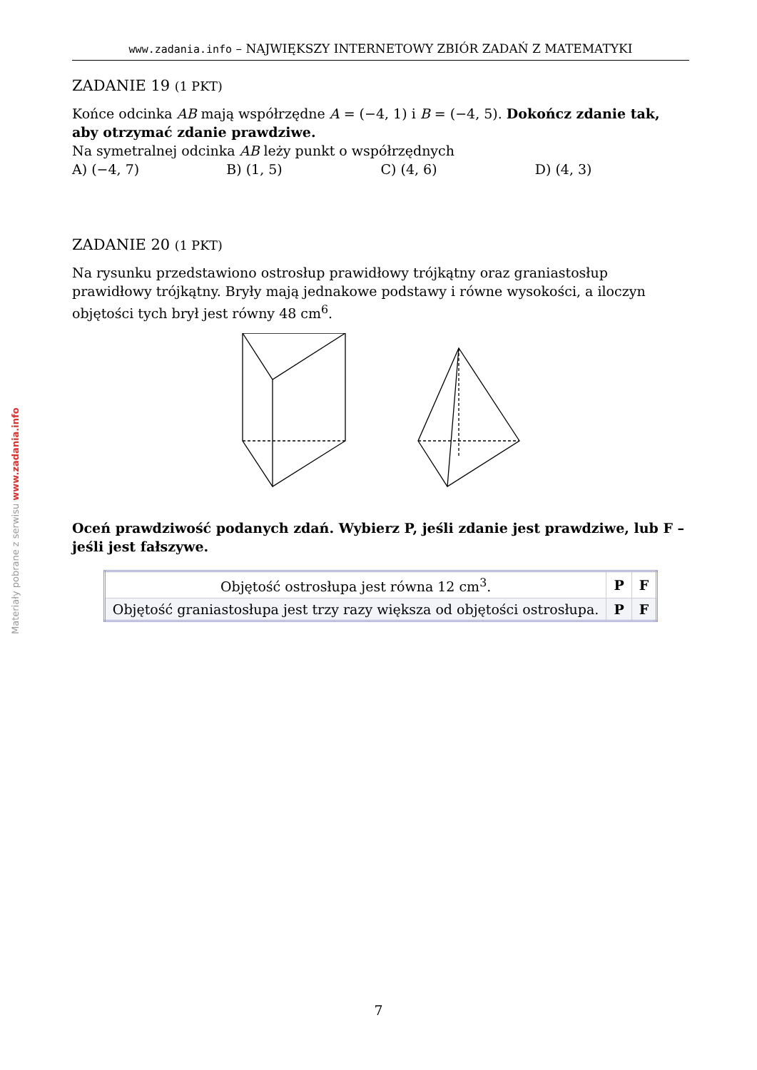Materiały pobrane z serwisu www.zadania.info
www.zadania.info – NAJWIĘKSZY INTERNETOWY ZBIÓR ZADAŃ Z MATEMATYKI
ZADANIE 19 (1 PKT)
Końce odcinka AB mają współrzędne A = (−4, 1) i B = (−4, 5). Dokończ zdanie tak, aby otrzymać zdanie prawdziwe.
Na symetralnej odcinka AB leży punkt o współrzędnych
A) (−4, 7) B) (1, 5) C) (4, 6) D) (4, 3)
ZADANIE 20 (1 PKT)
Na rysunku przedstawiono ostrosłup prawidłowy trójkątny oraz graniastosłup prawidłowy trójkątny. Bryły mają jednakowe podstawy i równe wysokości, a iloczyn objętości tych brył jest równy 48 cm<sup>6</sup>.
Oceń prawdziwość podanych zdań. Wybierz P, jeśli zdanie jest prawdziwe, lub F – jeśli jest fałszywe.
| Objętość ostrosłupa jest równa 12 cm<sup>3</sup>. | P | F |
| Objętość graniastosłupa jest trzy razy większa od objętości ostrosłupa. | P | F |
7